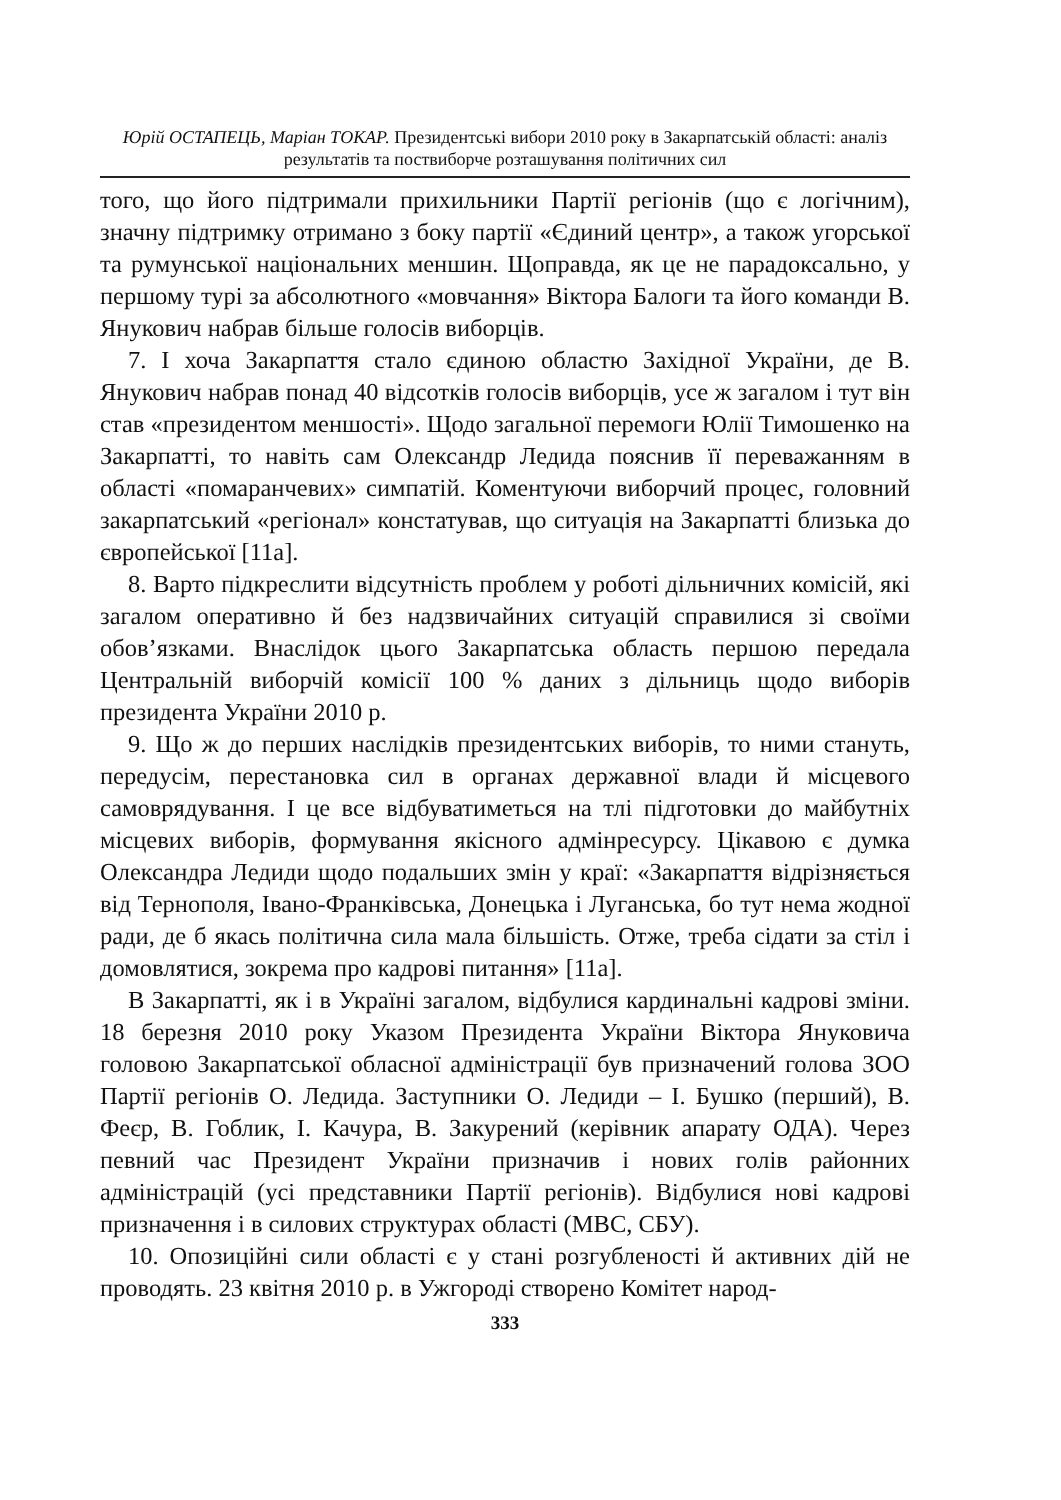Юрій ОСТАПЕЦЬ, Маріан ТОКАР. Президентські вибори 2010 року в Закарпатській області: аналіз результатів та поствиборче розташування політичних сил
того, що його підтримали прихильники Партії регіонів (що є логічним), значну підтримку отримано з боку партії «Єдиний центр», а також угорської та румунської національних меншин. Щоправда, як це не парадоксально, у першому турі за абсолютного «мовчання» Віктора Балоги та його команди В. Янукович набрав більше голосів виборців.
7. І хоча Закарпаття стало єдиною областю Західної України, де В. Янукович набрав понад 40 відсотків голосів виборців, усе ж загалом і тут він став «президентом меншості». Щодо загальної перемоги Юлії Тимошенко на Закарпатті, то навіть сам Олександр Ледида пояснив її переважанням в області «помаранчевих» симпатій. Коментуючи виборчий процес, головний закарпатський «регіонал» констатував, що ситуація на Закарпатті близька до європейської [11а].
8. Варто підкреслити відсутність проблем у роботі дільничних комісій, які загалом оперативно й без надзвичайних ситуацій справилися зі своїми обов’язками. Внаслідок цього Закарпатська область першою передала Центральній виборчій комісії 100 % даних з дільниць щодо виборів президента України 2010 р.
9. Що ж до перших наслідків президентських виборів, то ними стануть, передусім, перестановка сил в органах державної влади й місцевого самоврядування. І це все відбуватиметься на тлі підготовки до майбутніх місцевих виборів, формування якісного адмінресурсу. Цікавою є думка Олександра Ледиди щодо подальших змін у краї: «Закарпаття відрізняється від Тернополя, Івано-Франківська, Донецька і Луганська, бо тут нема жодної ради, де б якась політична сила мала більшість. Отже, треба сідати за стіл і домовлятися, зокрема про кадрові питання» [11а].
В Закарпатті, як і в Україні загалом, відбулися кардинальні кадрові зміни. 18 березня 2010 року Указом Президента України Віктора Януковича головою Закарпатської обласної адміністрації був призначений голова ЗОО Партії регіонів О. Ледида. Заступники О. Ледиди – І. Бушко (перший), В. Феєр, В. Гоблик, І. Качура, В. Закурений (керівник апарату ОДА). Через певний час Президент України призначив і нових голів районних адміністрацій (усі представники Партії регіонів). Відбулися нові кадрові призначення і в силових структурах області (МВС, СБУ).
10. Опозиційні сили області є у стані розгубленості й активних дій не проводять. 23 квітня 2010 р. в Ужгороді створено Комітет народ-
333